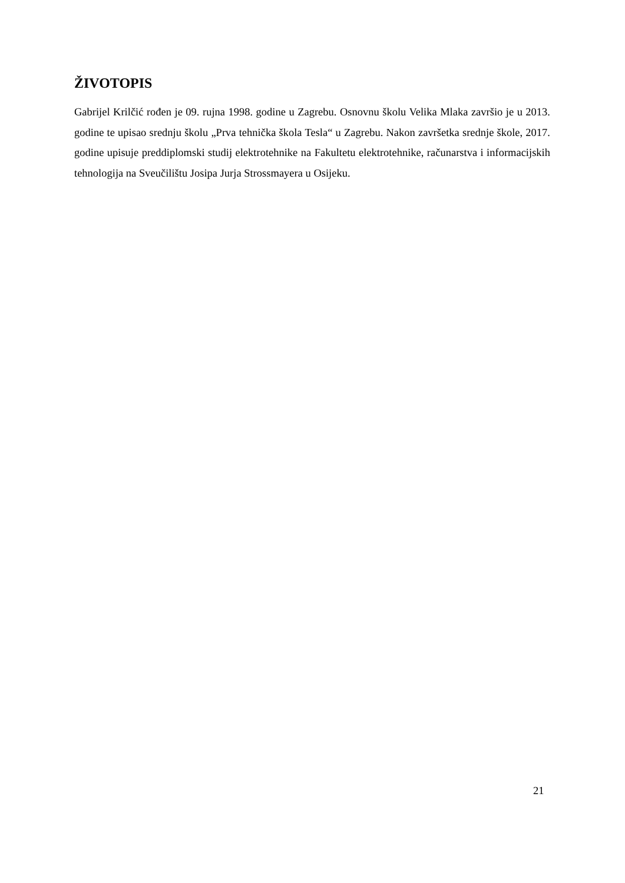ŽIVOTOPIS
Gabrijel Krilčić rođen je 09. rujna 1998. godine u Zagrebu. Osnovnu školu Velika Mlaka završio je u 2013. godine te upisao srednju školu „Prva tehnička škola Tesla“ u Zagrebu. Nakon završetka srednje škole, 2017. godine upisuje preddiplomski studij elektrotehnike na Fakultetu elektrotehnike, računarstva i informacijskih tehnologija na Sveučilištu Josipa Jurja Strossmayera u Osijeku.
21